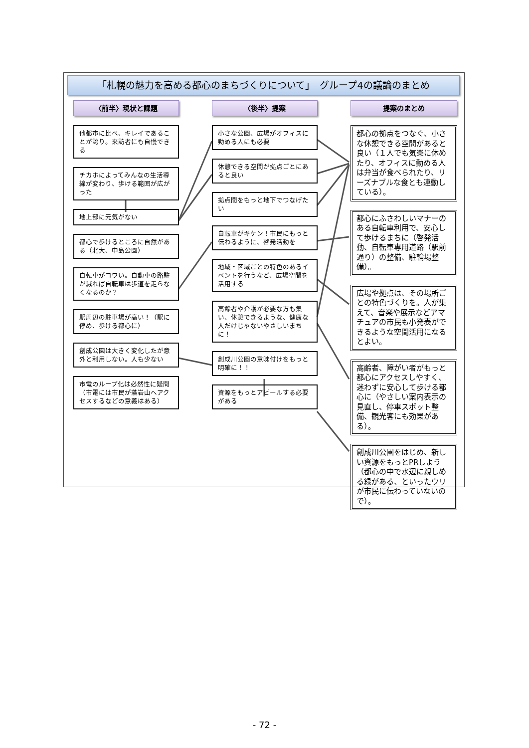「札幌の魅力を高める都心のまちづくりについて」　グループ4の議論のまとめ
〈前半〉現状と課題
他都市に比べ、キレイであることが誇り。来訪者にも自慢できる
チカホによってみんなの生活導線が変わり、歩ける範囲が広がった
地上部に元気がない
都心で歩けるところに自然がある（北大、中島公園）
自転車がコワい。自動車の路駐が減れば自転車は歩道を走らなくなるのか？
駅周辺の駐車場が高い！（駅に停め、歩ける都心に）
創成公園は大きく変化したが意外と利用しない。人も少ない
市電のループ化は必然性に疑問（市電には市民が藻岩山へアクセスするなどの意義はある）
〈後半〉提案
小さな公園、広場がオフィスに勤める人にも必要
休憩できる空間が拠点ごとにあると良い
拠点間をもっと地下でつなげたい
自転車がキケン！市民にもっと伝わるように、啓発活動を
地域・区域ごとの特色のあるイベントを行うなど、広場空間を活用する
高齢者や介護が必要な方も集い、休憩できるような、健康な人だけじゃないやさしいまちに！
創成川公園の意味付けをもっと明確に！！
資源をもっとアピールする必要がある
提案のまとめ
都心の拠点をつなぐ、小さな休憩できる空間があると良い（１人でも気楽に休めたり、オフィスに勤める人は弁当が食べられたり、リーズナブルな食とも連動している）。
都心にふさわしいマナーのある自転車利用で、安心して歩けるまちに（啓発活動、自転車専用道路（駅前通り）の整備、駐輪場整備）。
広場や拠点は、その場所ごとの特色づくりを。人が集えて、音楽や展示などアマチュアの市民も小発表ができるような空間活用になるとよい。
高齢者、障がい者がもっと都心にアクセスしやすく、迷わずに安心して歩ける都心に（やさしい案内表示の見直し、停車スポット整備、観光客にも効果がある）。
創成川公園をはじめ、新しい資源をもっとPRしよう（都心の中で水辺に親しめる緑がある、といったウリが市民に伝わっていないので）。
- 72 -